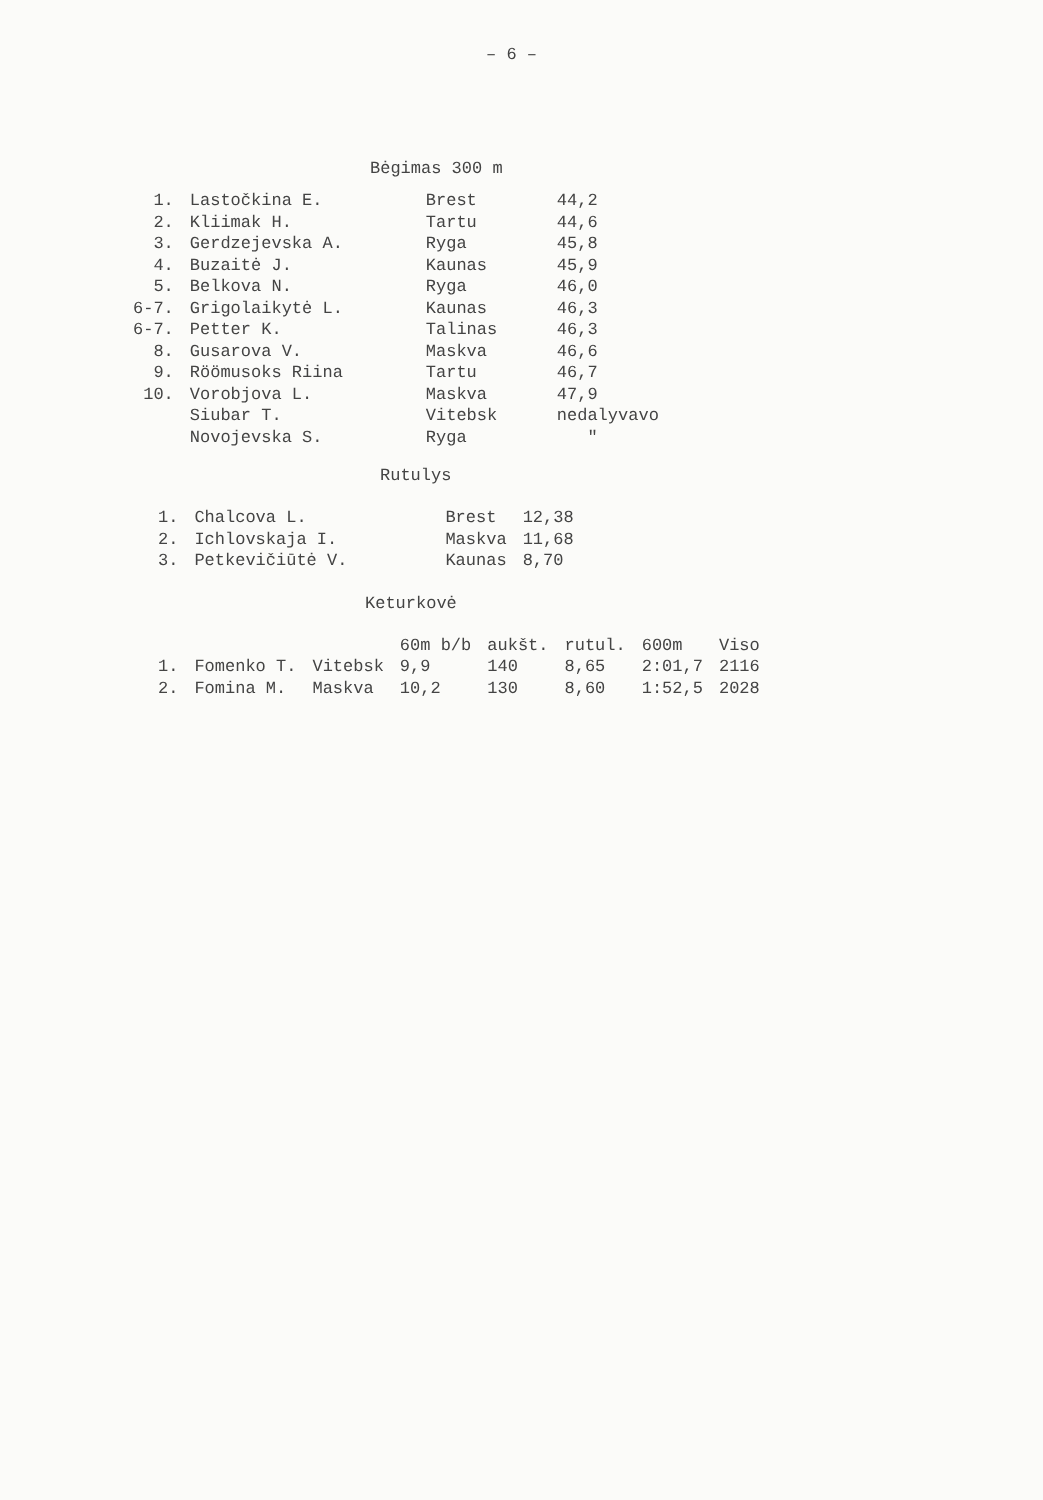– 6 –
Bėgimas 300 m
| 1. | Lastočkina E. | Brest | 44,2 |
| 2. | Kliimak H. | Tartu | 44,6 |
| 3. | Gerdzejevska A. | Ryga | 45,8 |
| 4. | Buzaitė J. | Kaunas | 45,9 |
| 5. | Belkova N. | Ryga | 46,0 |
| 6-7. | Grigolaikytė L. | Kaunas | 46,3 |
| 6-7. | Petter K. | Talinas | 46,3 |
| 8. | Gusarova V. | Maskva | 46,6 |
| 9. | Röömusoks Riina | Tartu | 46,7 |
| 10. | Vorobjova L. | Maskva | 47,9 |
| | Siubar T. | Vitebsk | nedalyvavo |
| | Novojevska S. | Ryga | " |
Rutulys
| 1. | Chalcova L. | Brest | 12,38 |
| 2. | Ichlovskaja I. | Maskva | 11,68 |
| 3. | Petkevičiūtė V. | Kaunas | 8,70 |
Keturkovė
| | | | 60m b/b | aukšt. | rutul. | 600m | Viso |
| --- | --- | --- | --- | --- | --- | --- | --- |
| 1. | Fomenko T. | Vitebsk | 9,9 | 140 | 8,65 | 2:01,7 | 2116 |
| 2. | Fomina M. | Maskva | 10,2 | 130 | 8,60 | 1:52,5 | 2028 |